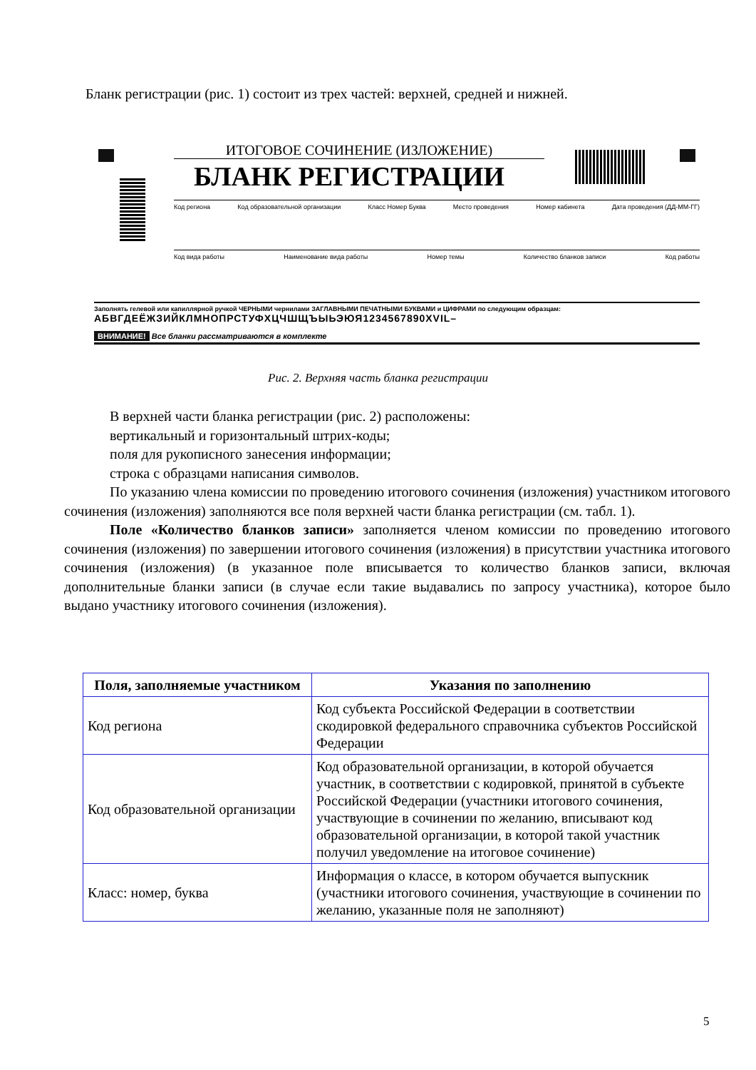Бланк регистрации (рис. 1) состоит из трех частей: верхней, средней и нижней.
ИТОГОВОЕ СОЧИНЕНИЕ (ИЗЛОЖЕНИЕ)
БЛАНК РЕГИСТРАЦИИ
Код региона Код образовательной организации Класс Номер Буква Место проведения Номер кабинета Дата проведения (ДД-ММ-ГГ)
Код вида работы Наименование вида работы Номер темы Количество бланков записи Код работы
Заполнять гелевой или капиллярной ручкой ЧЕРНЫМИ чернилами ЗАГЛАВНЫМИ ПЕЧАТНЫМИ БУКВАМИ и ЦИФРАМИ по следующим образцам:
АБВГДЕЁЖЗИЙКЛМНОПРСТУФХЦЧШЩЪЫЬЭЮЯ1234567890XVIL–
ВНИМАНИЕ! Все бланки рассматриваются в комплекте
Рис. 2. Верхняя часть бланка регистрации
В верхней части бланка регистрации (рис. 2) расположены:
вертикальный и горизонтальный штрих-коды;
поля для рукописного занесения информации;
строка с образцами написания символов.
По указанию члена комиссии по проведению итогового сочинения (изложения) участником итогового сочинения (изложения) заполняются все поля верхней части бланка регистрации (см. табл. 1).
Поле «Количество бланков записи» заполняется членом комиссии по проведению итогового сочинения (изложения) по завершении итогового сочинения (изложения) в присутствии участника итогового сочинения (изложения) (в указанное поле вписывается то количество бланков записи, включая дополнительные бланки записи (в случае если такие выдавались по запросу участника), которое было выдано участнику итогового сочинения (изложения).
| Поля, заполняемые участником | Указания по заполнению |
| --- | --- |
| Код региона | Код субъекта Российской Федерации в соответствии скодировкой федерального справочника субъектов Российской Федерации |
| Код образовательной организации | Код образовательной организации, в которой обучается участник, в соответствии с кодировкой, принятой в субъекте Российской Федерации (участники итогового сочинения, участвующие в сочинении по желанию, вписывают код образовательной организации, в которой такой участник получил уведомление на итоговое сочинение) |
| Класс: номер, буква | Информация о классе, в котором обучается выпускник (участники итогового сочинения, участвующие в сочинении по желанию, указанные поля не заполняют) |
5